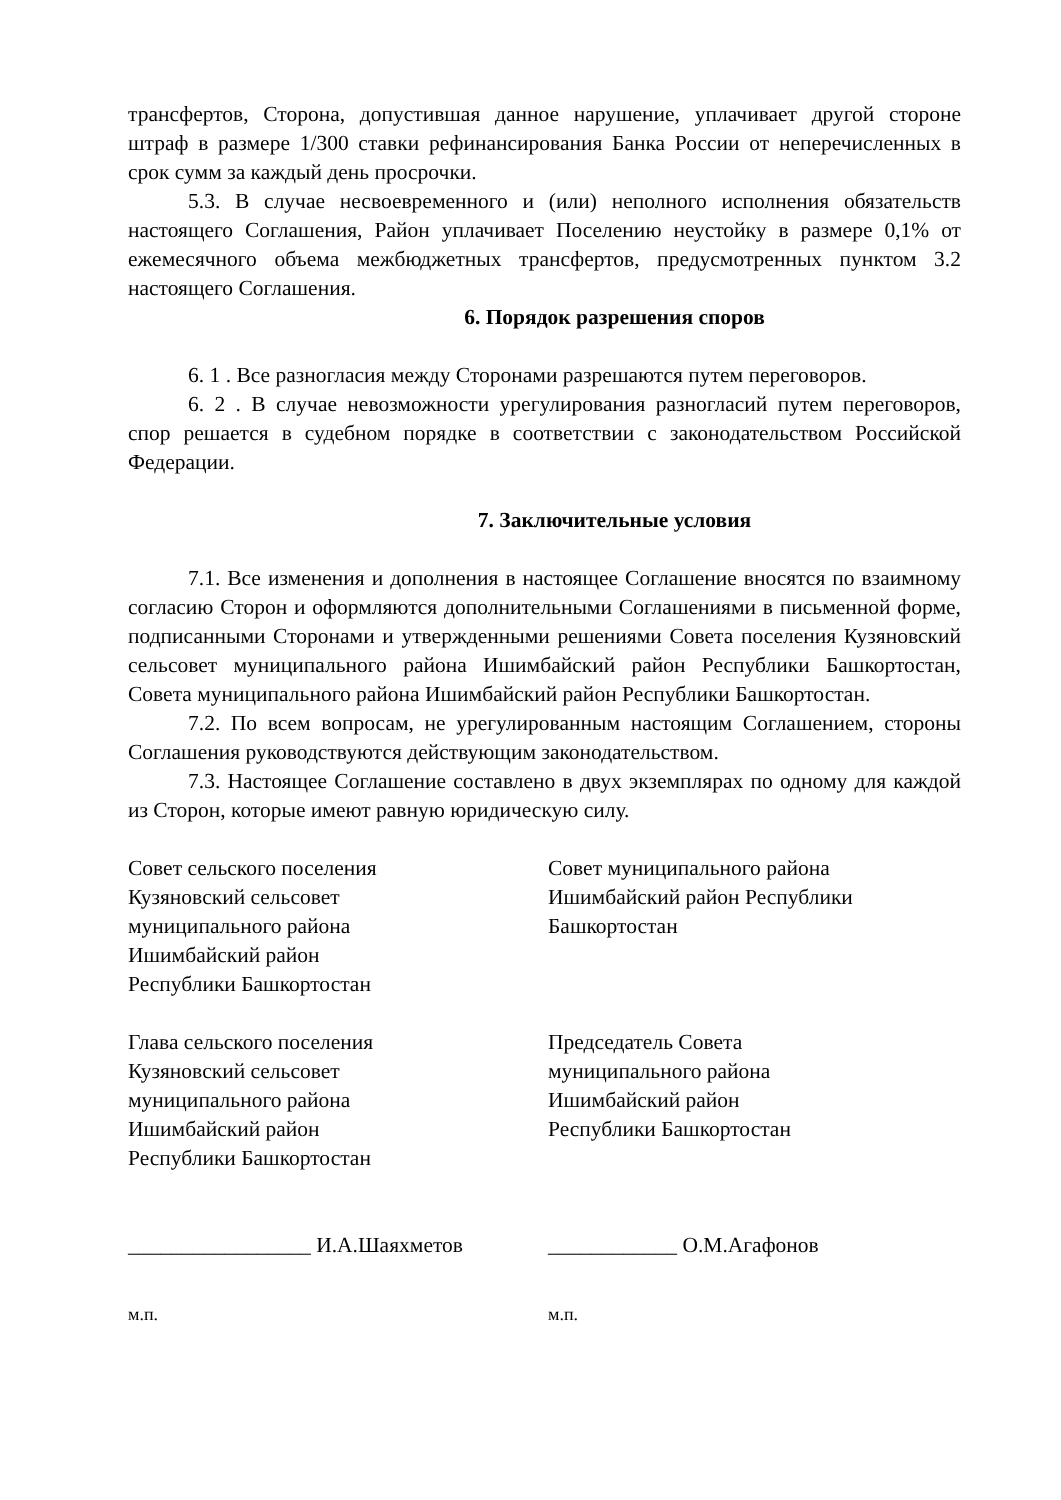трансфертов, Сторона, допустившая данное нарушение, уплачивает другой стороне штраф в размере 1/300 ставки рефинансирования Банка России от неперечисленных в срок сумм за каждый день просрочки.
5.3. В случае несвоевременного и (или) неполного исполнения обязательств настоящего Соглашения, Район уплачивает Поселению неустойку в размере 0,1% от ежемесячного объема межбюджетных трансфертов, предусмотренных пунктом 3.2 настоящего Соглашения.
6. Порядок разрешения споров
6. 1 . Все разногласия между Сторонами разрешаются путем переговоров.
6. 2 . В случае невозможности урегулирования разногласий путем переговоров, спор решается в судебном порядке в соответствии с законодательством Российской Федерации.
7. Заключительные условия
7.1. Все изменения и дополнения в настоящее Соглашение вносятся по взаимному согласию Сторон и оформляются дополнительными Соглашениями в письменной форме, подписанными Сторонами и утвержденными решениями Совета поселения Кузяновский сельсовет муниципального района Ишимбайский район Республики Башкортостан, Совета муниципального района Ишимбайский район Республики Башкортостан.
7.2. По всем вопросам, не урегулированным настоящим Соглашением, стороны Соглашения руководствуются действующим законодательством.
7.3. Настоящее Соглашение составлено в двух экземплярах по одному для каждой из Сторон, которые имеют равную юридическую силу.
Совет сельского поселения
Кузяновский сельсовет
муниципального района
Ишимбайский район
Республики Башкортостан
Совет муниципального района
Ишимбайский район Республики
Башкортостан
Глава сельского поселения
Кузяновский сельсовет
муниципального района
Ишимбайский район
Республики Башкортостан
Председатель Совета
муниципального района
Ишимбайский район
Республики Башкортостан
_________________ И.А.Шаяхметов ____________ О.М.Агафонов
м.п. м.п.